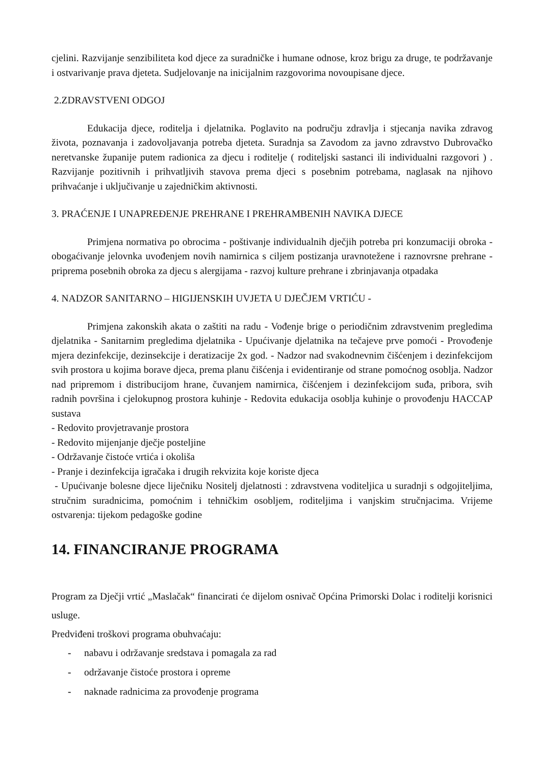cjelini. Razvijanje senzibiliteta kod djece za suradničke i humane odnose, kroz brigu za druge, te podržavanje i ostvarivanje prava djeteta. Sudjelovanje na inicijalnim razgovorima novoupisane djece.
2.ZDRAVSTVENI ODGOJ
Edukacija djece, roditelja i djelatnika. Poglavito na području zdravlja i stjecanja navika zdravog života, poznavanja i zadovoljavanja potreba djeteta. Suradnja sa Zavodom za javno zdravstvo Dubrovačko neretvanske županije putem radionica za djecu i roditelje ( roditeljski sastanci ili individualni razgovori ) . Razvijanje pozitivnih i prihvatljivih stavova prema djeci s posebnim potrebama, naglasak na njihovo prihvaćanje i uključivanje u zajedničkim aktivnosti.
3. PRAĆENJE I UNAPREĐENJE PREHRANE I PREHRAMBENIH NAVIKA DJECE
Primjena normativa po obrocima - poštivanje individualnih dječjih potreba pri konzumaciji obroka - obogaćivanje jelovnka uvođenjem novih namirnica s ciljem postizanja uravnotežene i raznovrsne prehrane - priprema posebnih obroka za djecu s alergijama - razvoj kulture prehrane i zbrinjavanja otpadaka
4. NADZOR SANITARNO – HIGIJENSKIH UVJETA U DJEČJEM VRTIĆU -
Primjena zakonskih akata o zaštiti na radu - Vođenje brige o periodičnim zdravstvenim pregledima djelatnika - Sanitarnim pregledima djelatnika - Upućivanje djelatnika na tečajeve prve pomoći - Provođenje mjera dezinfekcije, dezinsekcije i deratizacije 2x god. - Nadzor nad svakodnevnim čišćenjem i dezinfekcijom svih prostora u kojima borave djeca, prema planu čišćenja i evidentiranje od strane pomoćnog osoblja. Nadzor nad pripremom i distribucijom hrane, čuvanjem namirnica, čišćenjem i dezinfekcijom suđa, pribora, svih radnih površina i cjelokupnog prostora kuhinje - Redovita edukacija osoblja kuhinje o provođenju HACCAP sustava
- Redovito provjetravanje prostora
- Redovito mijenjanje dječje posteljine
- Održavanje čistoće vrtića i okoliša
- Pranje i dezinfekcija igračaka i drugih rekvizita koje koriste djeca
- Upućivanje bolesne djece liječniku Nositelj djelatnosti : zdravstvena voditeljica u suradnji s odgojiteljima, stručnim suradnicima, pomoćnim i tehničkim osobljem, roditeljima i vanjskim stručnjacima. Vrijeme ostvarenja: tijekom pedagoške godine
14. FINANCIRANJE PROGRAMA
Program za Dječji vrtić „Maslačak“ financirati će dijelom osnivač Općina Primorski Dolac i roditelji korisnici usluge.
Predviđeni troškovi programa obuhvaćaju:
- nabavu i održavanje sredstava i pomagala za rad
- održavanje čistoće prostora i opreme
- naknade radnicima za provođenje programa